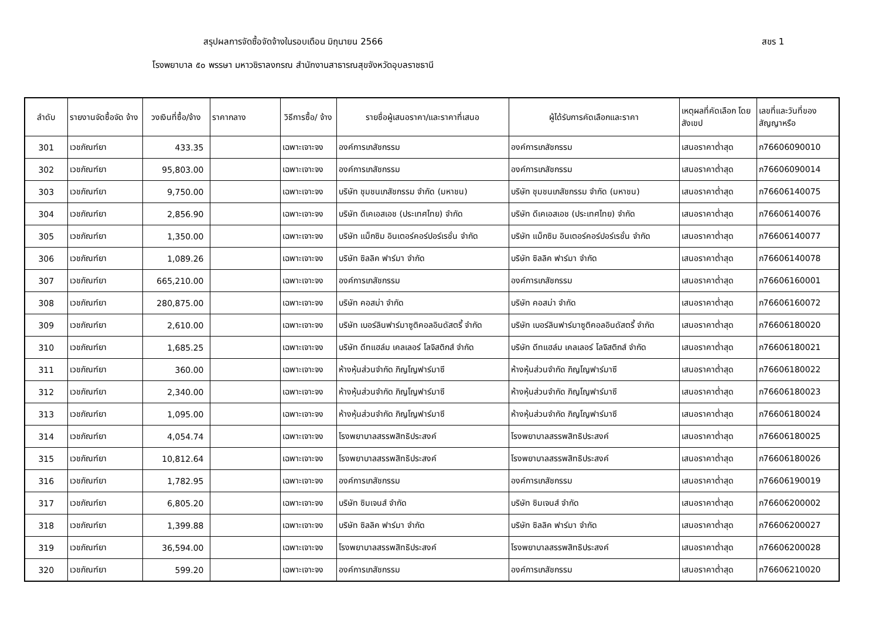สรุปผลการจัดซื้อจัดจ้างในรอบเดือน มิถุนายน 2566 สขร 1
โรงพยาบาล ๕๐ พรรษา มหาวชิราลงกรณ สำนักงานสาธารณสุขจังหวัดอุบลราชธานี
| ลำดับ | รายงานจัดซื้อจัด จ้าง | วงเงินที่ซื้อ/จ้าง | ราคากลาง | วิธีการซื้อ/ จ้าง | รายชื่อผู้เสนอราคา/และราคาที่เสนอ | ผู้ได้รับการคัดเลือกและราคา | เหตุผลที่คัดเลือก โดยสังเขป | เลขที่และวันที่ของ สัญญาหรือ |
| --- | --- | --- | --- | --- | --- | --- | --- | --- |
| 301 | เวชภัณฑ์ยา | 433.35 | | เฉพาะเจาะจง | องค์การเภสัชกรรม | องค์การเภสัชกรรม | เสนอราคาต่ำสุด | ภ76606090010 |
| 302 | เวชภัณฑ์ยา | 95,803.00 | | เฉพาะเจาะจง | องค์การเภสัชกรรม | องค์การเภสัชกรรม | เสนอราคาต่ำสุด | ภ76606090014 |
| 303 | เวชภัณฑ์ยา | 9,750.00 | | เฉพาะเจาะจง | บริษัท ชุมชนเภสัชกรรม จำกัด (มหาชน) | บริษัท ชุมชนเภสัชกรรม จำกัด (มหาชน) | เสนอราคาต่ำสุด | ภ76606140075 |
| 304 | เวชภัณฑ์ยา | 2,856.90 | | เฉพาะเจาะจง | บริษัท ดีเคเอสเอช (ประเทศไทย) จำกัด | บริษัท ดีเคเอสเอช (ประเทศไทย) จำกัด | เสนอราคาต่ำสุด | ภ76606140076 |
| 305 | เวชภัณฑ์ยา | 1,350.00 | | เฉพาะเจาะจง | บริษัท แม็กซิม อินเตอร์คอร์ปอร์เรชั่น จำกัด | บริษัท แม็กซิม อินเตอร์คอร์ปอร์เรชั่น จำกัด | เสนอราคาต่ำสุด | ภ76606140077 |
| 306 | เวชภัณฑ์ยา | 1,089.26 | | เฉพาะเจาะจง | บริษัท ซิลลิค ฟาร์มา จำกัด | บริษัท ซิลลิค ฟาร์มา จำกัด | เสนอราคาต่ำสุด | ภ76606140078 |
| 307 | เวชภัณฑ์ยา | 665,210.00 | | เฉพาะเจาะจง | องค์การเภสัชกรรม | องค์การเภสัชกรรม | เสนอราคาต่ำสุด | ภ76606160001 |
| 308 | เวชภัณฑ์ยา | 280,875.00 | | เฉพาะเจาะจง | บริษัท คอสม่า จำกัด | บริษัท คอสม่า จำกัด | เสนอราคาต่ำสุด | ภ76606160072 |
| 309 | เวชภัณฑ์ยา | 2,610.00 | | เฉพาะเจาะจง | บริษัท เบอร์ลินฟาร์มาซูติคอลอินดัสตรี้ จำกัด | บริษัท เบอร์ลินฟาร์มาซูติคอลอินดัสตรี้ จำกัด | เสนอราคาต่ำสุด | ภ76606180020 |
| 310 | เวชภัณฑ์ยา | 1,685.25 | | เฉพาะเจาะจง | บริษัท ดีทแฮล์ม เคลเลอร์ โลจิสติกส์ จำกัด | บริษัท ดีทแฮล์ม เคลเลอร์ โลจิสติกส์ จำกัด | เสนอราคาต่ำสุด | ภ76606180021 |
| 311 | เวชภัณฑ์ยา | 360.00 | | เฉพาะเจาะจง | ห้างหุ้นส่วนจำกัด ภิญโญฟาร์มาซี | ห้างหุ้นส่วนจำกัด ภิญโญฟาร์มาซี | เสนอราคาต่ำสุด | ภ76606180022 |
| 312 | เวชภัณฑ์ยา | 2,340.00 | | เฉพาะเจาะจง | ห้างหุ้นส่วนจำกัด ภิญโญฟาร์มาซี | ห้างหุ้นส่วนจำกัด ภิญโญฟาร์มาซี | เสนอราคาต่ำสุด | ภ76606180023 |
| 313 | เวชภัณฑ์ยา | 1,095.00 | | เฉพาะเจาะจง | ห้างหุ้นส่วนจำกัด ภิญโญฟาร์มาซี | ห้างหุ้นส่วนจำกัด ภิญโญฟาร์มาซี | เสนอราคาต่ำสุด | ภ76606180024 |
| 314 | เวชภัณฑ์ยา | 4,054.74 | | เฉพาะเจาะจง | โรงพยาบาลสรรพสิทธิประสงค์ | โรงพยาบาลสรรพสิทธิประสงค์ | เสนอราคาต่ำสุด | ภ76606180025 |
| 315 | เวชภัณฑ์ยา | 10,812.64 | | เฉพาะเจาะจง | โรงพยาบาลสรรพสิทธิประสงค์ | โรงพยาบาลสรรพสิทธิประสงค์ | เสนอราคาต่ำสุด | ภ76606180026 |
| 316 | เวชภัณฑ์ยา | 1,782.95 | | เฉพาะเจาะจง | องค์การเภสัชกรรม | องค์การเภสัชกรรม | เสนอราคาต่ำสุด | ภ76606190019 |
| 317 | เวชภัณฑ์ยา | 6,805.20 | | เฉพาะเจาะจง | บริษัท ซิมเจนส์ จำกัด | บริษัท ซิมเจนส์ จำกัด | เสนอราคาต่ำสุด | ภ76606200002 |
| 318 | เวชภัณฑ์ยา | 1,399.88 | | เฉพาะเจาะจง | บริษัท ซิลลิค ฟาร์มา จำกัด | บริษัท ซิลลิค ฟาร์มา จำกัด | เสนอราคาต่ำสุด | ภ76606200027 |
| 319 | เวชภัณฑ์ยา | 36,594.00 | | เฉพาะเจาะจง | โรงพยาบาลสรรพสิทธิประสงค์ | โรงพยาบาลสรรพสิทธิประสงค์ | เสนอราคาต่ำสุด | ภ76606200028 |
| 320 | เวชภัณฑ์ยา | 599.20 | | เฉพาะเจาะจง | องค์การเภสัชกรรม | องค์การเภสัชกรรม | เสนอราคาต่ำสุด | ภ76606210020 |